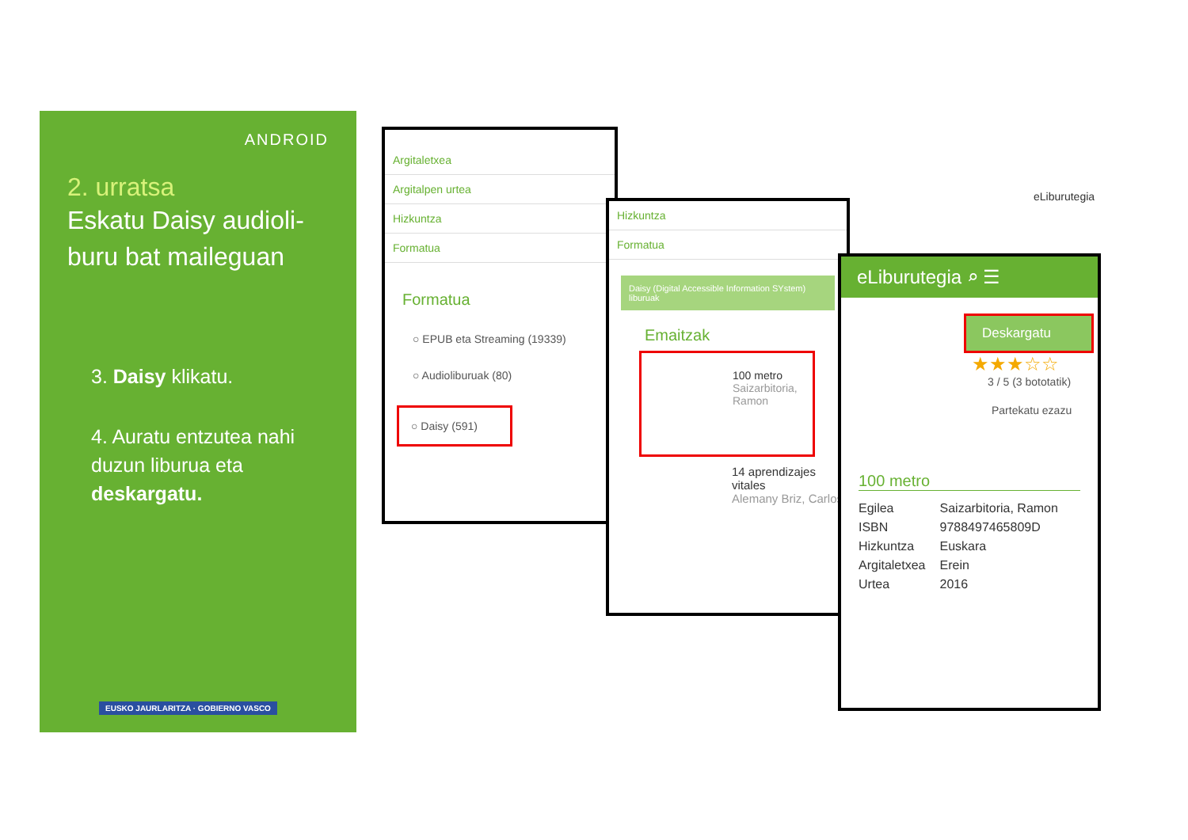ANDROID
2. urratsa
Eskatu Daisy audioli-
buru bat maileguan
3. Daisy klikatu.
4. Auratu entzutea nahi duzun liburua eta deskargatu.
EUSKO JAURLARITZA · GOBIERNO VASCO
Argitaletxea
Argitalpen urtea
Hizkuntza
Formatua
Formatua
○ EPUB eta Streaming (19339)
○ Audioliburuak (80)
○ Daisy (591)
Hizkuntza
Formatua
Daisy (Digital Accessible Information SYstem) liburuak
Emaitzak
100 metro
Saizarbitoria, Ramon
14 aprendizajes vitales
Alemany Briz, Carlos
eLiburutegia ⌕ ☰
Deskargatu
★★★☆☆
3 / 5 (3 bototatik)
Partekatu ezazu
100 metro
| Egilea | Saizarbitoria, Ramon |
| ISBN | 9788497465809D |
| Hizkuntza | Euskara |
| Argitaletxea | Erein |
| Urtea | 2016 |
eLiburutegia